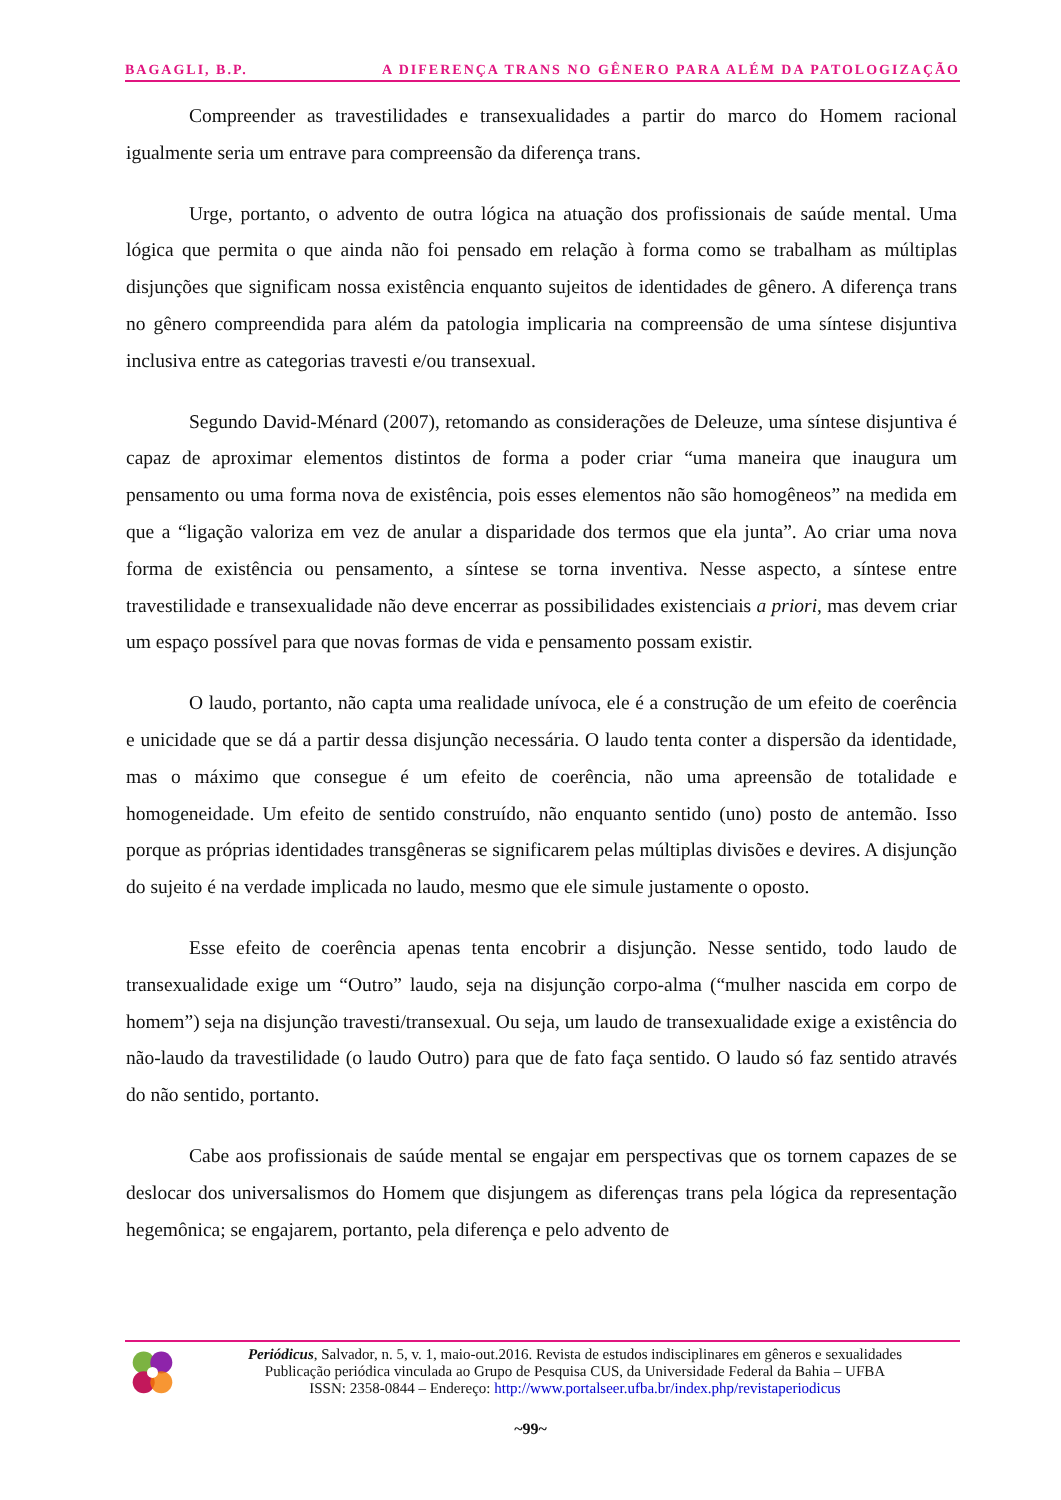BAGAGLI, B.P. A DIFERENÇA TRANS NO GÊNERO PARA ALÉM DA PATOLOGIZAÇÃO
Compreender as travestilidades e transexualidades a partir do marco do Homem racional igualmente seria um entrave para compreensão da diferença trans.
Urge, portanto, o advento de outra lógica na atuação dos profissionais de saúde mental. Uma lógica que permita o que ainda não foi pensado em relação à forma como se trabalham as múltiplas disjunções que significam nossa existência enquanto sujeitos de identidades de gênero. A diferença trans no gênero compreendida para além da patologia implicaria na compreensão de uma síntese disjuntiva inclusiva entre as categorias travesti e/ou transexual.
Segundo David-Ménard (2007), retomando as considerações de Deleuze, uma síntese disjuntiva é capaz de aproximar elementos distintos de forma a poder criar “uma maneira que inaugura um pensamento ou uma forma nova de existência, pois esses elementos não são homogêneos” na medida em que a “ligação valoriza em vez de anular a disparidade dos termos que ela junta”. Ao criar uma nova forma de existência ou pensamento, a síntese se torna inventiva. Nesse aspecto, a síntese entre travestilidade e transexualidade não deve encerrar as possibilidades existenciais a priori, mas devem criar um espaço possível para que novas formas de vida e pensamento possam existir.
O laudo, portanto, não capta uma realidade unívoca, ele é a construção de um efeito de coerência e unicidade que se dá a partir dessa disjunção necessária. O laudo tenta conter a dispersão da identidade, mas o máximo que consegue é um efeito de coerência, não uma apreensão de totalidade e homogeneidade. Um efeito de sentido construído, não enquanto sentido (uno) posto de antemão. Isso porque as próprias identidades transgêneras se significarem pelas múltiplas divisões e devires. A disjunção do sujeito é na verdade implicada no laudo, mesmo que ele simule justamente o oposto.
Esse efeito de coerência apenas tenta encobrir a disjunção. Nesse sentido, todo laudo de transexualidade exige um “Outro” laudo, seja na disjunção corpo-alma (“mulher nascida em corpo de homem”) seja na disjunção travesti/transexual. Ou seja, um laudo de transexualidade exige a existência do não-laudo da travestilidade (o laudo Outro) para que de fato faça sentido. O laudo só faz sentido através do não sentido, portanto.
Cabe aos profissionais de saúde mental se engajar em perspectivas que os tornem capazes de se deslocar dos universalismos do Homem que disjungem as diferenças trans pela lógica da representação hegemônica; se engajarem, portanto, pela diferença e pelo advento de
Periódicus, Salvador, n. 5, v. 1, maio-out.2016. Revista de estudos indisciplinares em gêneros e sexualidades
Publicação periódica vinculada ao Grupo de Pesquisa CUS, da Universidade Federal da Bahia – UFBA
ISSN: 2358-0844 – Endereço: http://www.portalseer.ufba.br/index.php/revistaperiodicus
~99~